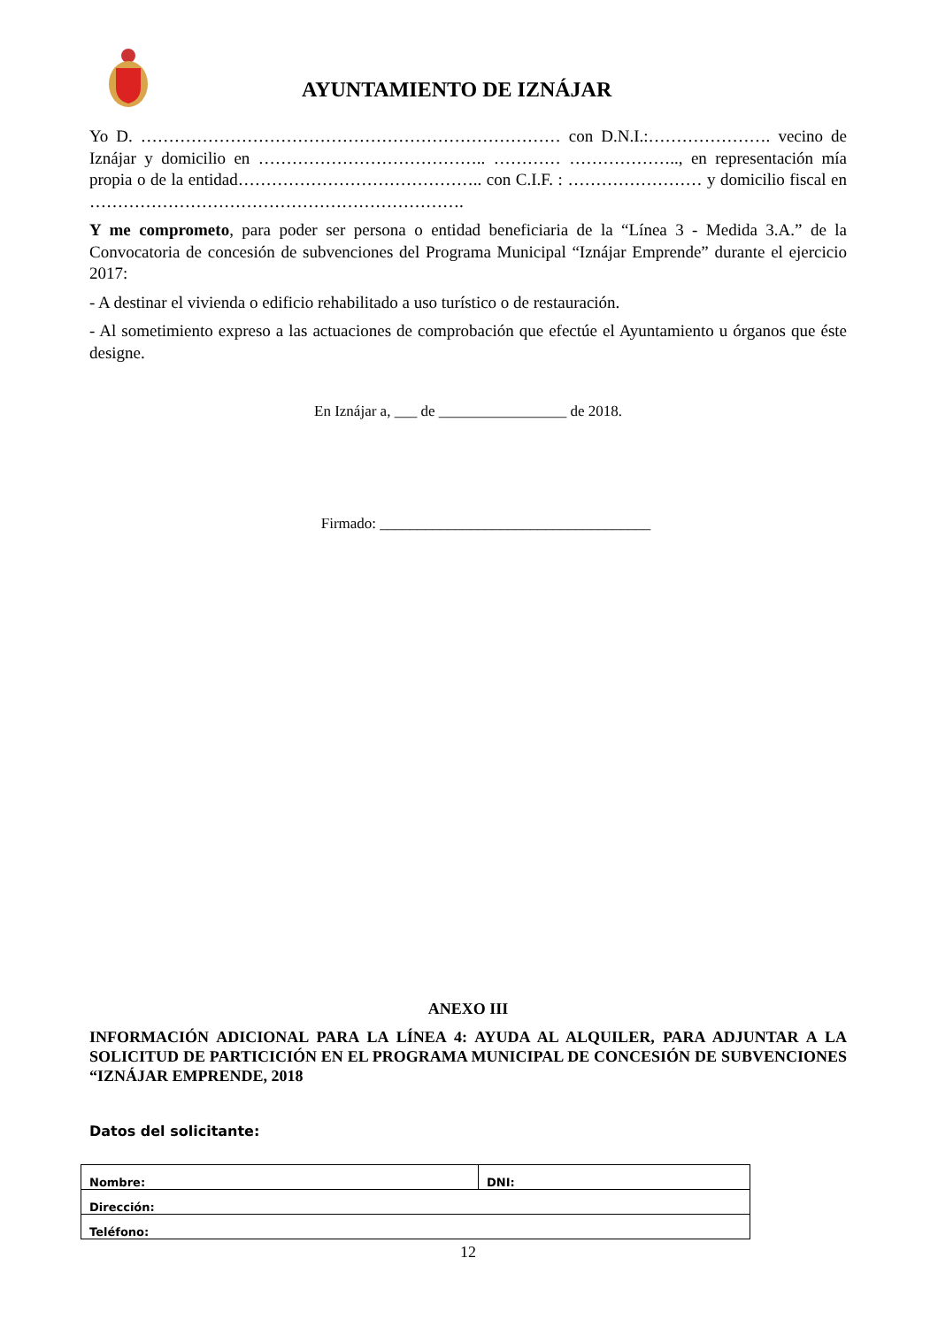AYUNTAMIENTO DE IZNÁJAR
Yo D. ………………………………………………………………… con D.N.I.:…………………. vecino de Iznájar y domicilio en ………………………………….. ………… ……………….., en representación mía propia o de la entidad…………………………………….. con C.I.F. : …………………… y domicilio fiscal en ………………………………………………………….
Y me comprometo, para poder ser persona o entidad beneficiaria de la “Línea 3 - Medida 3.A.” de la Convocatoria de concesión de subvenciones del Programa Municipal “Iznájar Emprende” durante el ejercicio 2017:
- A destinar el vivienda o edificio rehabilitado a uso turístico o de restauración.
- Al sometimiento expreso a las actuaciones de comprobación que efectúe el Ayuntamiento u órganos que éste designe.
En Iznájar a, ___ de _________________ de 2018.
Firmado: ____________________________________
ANEXO III
INFORMACIÓN ADICIONAL PARA LA LÍNEA 4: AYUDA AL ALQUILER, PARA ADJUNTAR A LA SOLICITUD DE PARTICICIÓN EN EL PROGRAMA MUNICIPAL DE CONCESIÓN DE SUBVENCIONES “IZNÁJAR EMPRENDE, 2018
Datos del solicitante:
| Nombre: | DNI: |
| Dirección: | |
| Teléfono: | |
12